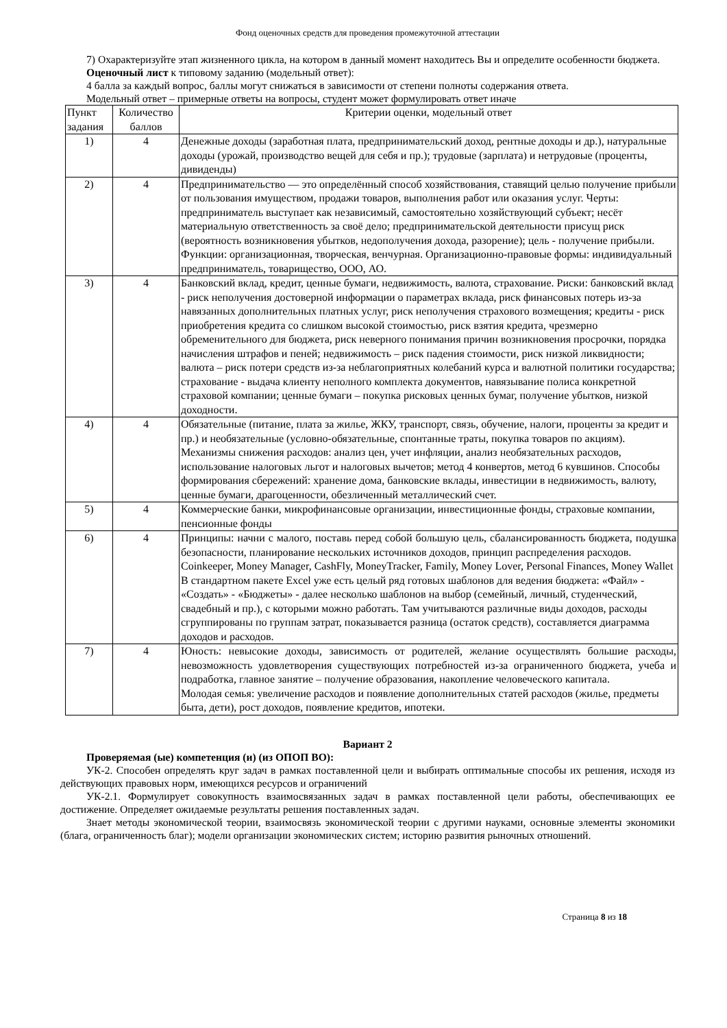Фонд оценочных средств для проведения промежуточной аттестации
7) Охарактеризуйте этап жизненного цикла, на котором в данный момент находитесь Вы и определите особенности бюджета.
Оценочный лист к типовому заданию (модельный ответ):
4 балла за каждый вопрос, баллы могут снижаться в зависимости от степени полноты содержания ответа.
Модельный ответ – примерные ответы на вопросы, студент может формулировать ответ иначе
| Пункт задания | Количество баллов | Критерии оценки, модельный ответ |
| --- | --- | --- |
| 1) | 4 | Денежные доходы (заработная плата, предпринимательский доход, рентные доходы и др.), натуральные доходы (урожай, производство вещей для себя и пр.); трудовые (зарплата) и нетрудовые (проценты, дивиденды) |
| 2) | 4 | Предпринимательство — это определённый способ хозяйствования, ставящий целью получение прибыли от пользования имуществом, продажи товаров, выполнения работ или оказания услуг. Черты: предприниматель выступает как независимый, самостоятельно хозяйствующий субъект; несёт материальную ответственность за своё дело; предпринимательской деятельности присущ риск (вероятность возникновения убытков, недополучения дохода, разорение); цель - получение прибыли. Функции: организационная, творческая, венчурная. Организационно-правовые формы: индивидуальный предприниматель, товарищество, ООО, АО. |
| 3) | 4 | Банковский вклад, кредит, ценные бумаги, недвижимость, валюта, страхование. Риски: банковский вклад - риск неполучения достоверной информации о параметрах вклада, риск финансовых потерь из-за навязанных дополнительных платных услуг, риск неполучения страхового возмещения; кредиты - риск приобретения кредита со слишком высокой стоимостью, риск взятия кредита, чрезмерно обременительного для бюджета, риск неверного понимания причин возникновения просрочки, порядка начисления штрафов и пеней; недвижимость – риск падения стоимости, риск низкой ликвидности; валюта – риск потери средств из-за неблагоприятных колебаний курса и валютной политики государства; страхование - выдача клиенту неполного комплекта документов, навязывание полиса конкретной страховой компании; ценные бумаги – покупка рисковых ценных бумаг, получение убытков, низкой доходности. |
| 4) | 4 | Обязательные (питание, плата за жилье, ЖКУ, транспорт, связь, обучение, налоги, проценты за кредит и пр.) и необязательные (условно-обязательные, спонтанные траты, покупка товаров по акциям). Механизмы снижения расходов: анализ цен, учет инфляции, анализ необязательных расходов, использование налоговых льгот и налоговых вычетов; метод 4 конвертов, метод 6 кувшинов. Способы формирования сбережений: хранение дома, банковские вклады, инвестиции в недвижимость, валюту, ценные бумаги, драгоценности, обезличенный металлический счет. |
| 5) | 4 | Коммерческие банки, микрофинансовые организации, инвестиционные фонды, страховые компании, пенсионные фонды |
| 6) | 4 | Принципы: начни с малого, поставь перед собой большую цель, сбалансированность бюджета, подушка безопасности, планирование нескольких источников доходов, принцип распределения расходов. Coinkeeper, Money Manager, CashFly, MoneyTracker, Family, Money Lover, Personal Finances, Money Wallet В стандартном пакете Excel уже есть целый ряд готовых шаблонов для ведения бюджета: «Файл» - «Создать» - «Бюджеты» - далее несколько шаблонов на выбор (семейный, личный, студенческий, свадебный и пр.), с которыми можно работать. Там учитываются различные виды доходов, расходы сгруппированы по группам затрат, показывается разница (остаток средств), составляется диаграмма доходов и расходов. |
| 7) | 4 | Юность: невысокие доходы, зависимость от родителей, желание осуществлять большие расходы, невозможность удовлетворения существующих потребностей из-за ограниченного бюджета, учеба и подработка, главное занятие – получение образования, накопление человеческого капитала. Молодая семья: увеличение расходов и появление дополнительных статей расходов (жилье, предметы быта, дети), рост доходов, появление кредитов, ипотеки. |
Вариант 2
Проверяемая (ые) компетенция (и) (из ОПОП ВО):
УК-2. Способен определять круг задач в рамках поставленной цели и выбирать оптимальные способы их решения, исходя из действующих правовых норм, имеющихся ресурсов и ограничений
УК-2.1. Формулирует совокупность взаимосвязанных задач в рамках поставленной цели работы, обеспечивающих ее достижение. Определяет ожидаемые результаты решения поставленных задач.
Знает методы экономической теории, взаимосвязь экономической теории с другими науками, основные элементы экономики (блага, ограниченность благ); модели организации экономических систем; историю развития рыночных отношений.
Страница 8 из 18